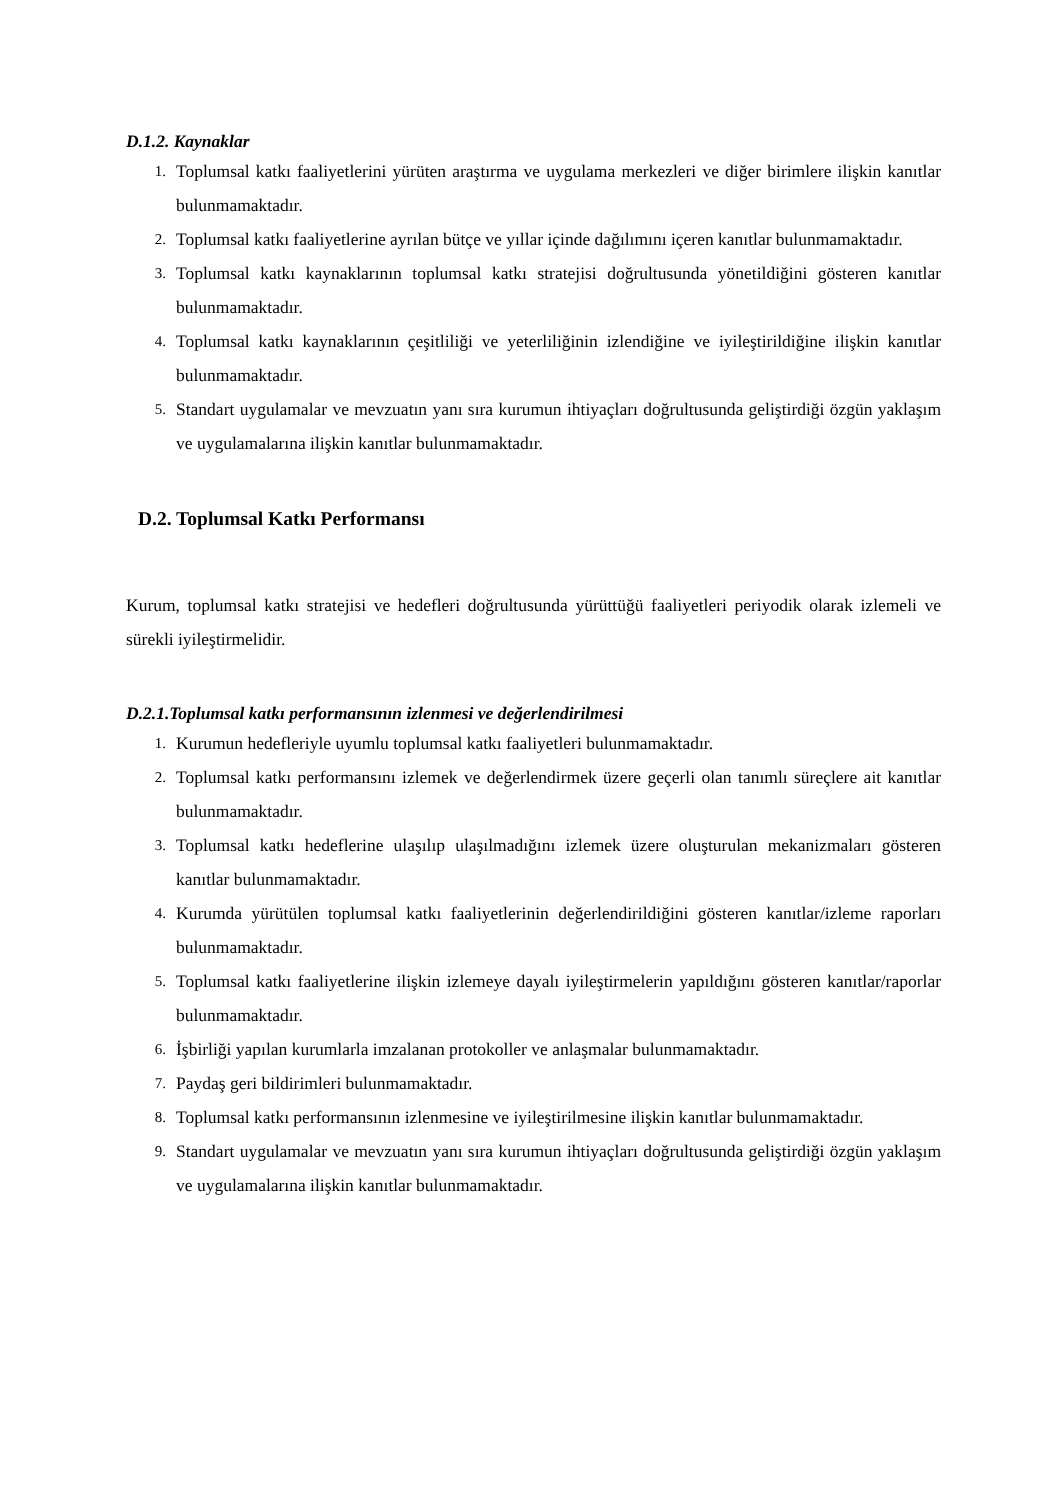D.1.2. Kaynaklar
1. Toplumsal katkı faaliyetlerini yürüten araştırma ve uygulama merkezleri ve diğer birimlere ilişkin kanıtlar bulunmamaktadır.
2. Toplumsal katkı faaliyetlerine ayrılan bütçe ve yıllar içinde dağılımını içeren kanıtlar bulunmamaktadır.
3. Toplumsal katkı kaynaklarının toplumsal katkı stratejisi doğrultusunda yönetildiğini gösteren kanıtlar bulunmamaktadır.
4. Toplumsal katkı kaynaklarının çeşitliliği ve yeterliliğinin izlendiğine ve iyileştirildiğine ilişkin kanıtlar bulunmamaktadır.
5. Standart uygulamalar ve mevzuatın yanı sıra kurumun ihtiyaçları doğrultusunda geliştirdiği özgün yaklaşım ve uygulamalarına ilişkin kanıtlar bulunmamaktadır.
D.2. Toplumsal Katkı Performansı
Kurum, toplumsal katkı stratejisi ve hedefleri doğrultusunda yürüttüğü faaliyetleri periyodik olarak izlemeli ve sürekli iyileştirmelidir.
D.2.1.Toplumsal katkı performansının izlenmesi ve değerlendirilmesi
1. Kurumun hedefleriyle uyumlu toplumsal katkı faaliyetleri bulunmamaktadır.
2. Toplumsal katkı performansını izlemek ve değerlendirmek üzere geçerli olan tanımlı süreçlere ait kanıtlar bulunmamaktadır.
3. Toplumsal katkı hedeflerine ulaşılıp ulaşılmadığını izlemek üzere oluşturulan mekanizmaları gösteren kanıtlar bulunmamaktadır.
4. Kurumda yürütülen toplumsal katkı faaliyetlerinin değerlendirildiğini gösteren kanıtlar/izleme raporları bulunmamaktadır.
5. Toplumsal katkı faaliyetlerine ilişkin izlemeye dayalı iyileştirmelerin yapıldığını gösteren kanıtlar/raporlar bulunmamaktadır.
6. İşbirliği yapılan kurumlarla imzalanan protokoller ve anlaşmalar bulunmamaktadır.
7. Paydaş geri bildirimleri bulunmamaktadır.
8. Toplumsal katkı performansının izlenmesine ve iyileştirilmesine ilişkin kanıtlar bulunmamaktadır.
9. Standart uygulamalar ve mevzuatın yanı sıra kurumun ihtiyaçları doğrultusunda geliştirdiği özgün yaklaşım ve uygulamalarına ilişkin kanıtlar bulunmamaktadır.